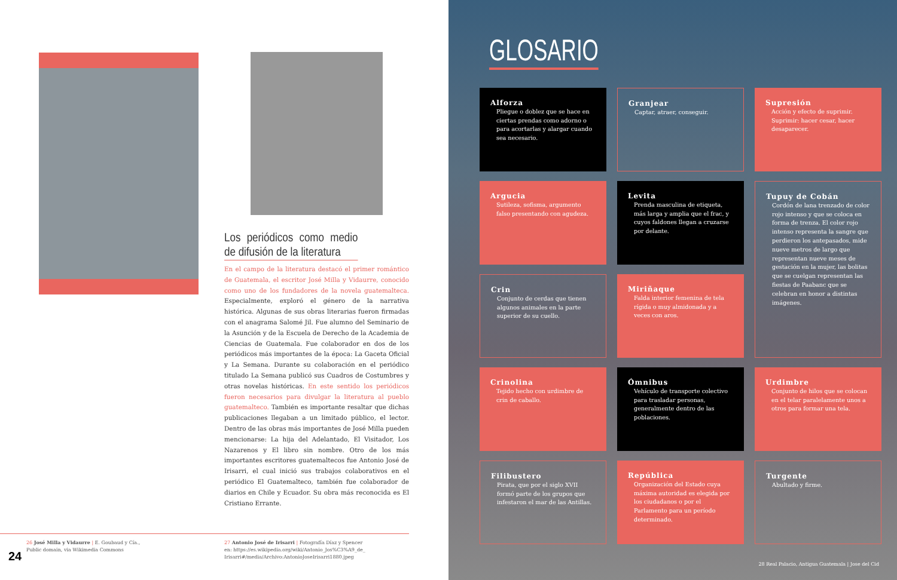Los periódicos como medio de difusión de la literatura
En el campo de la literatura destacó el primer romántico de Guatemala, el escritor José Milla y Vidaurre, conocido como uno de los fundadores de la novela guatemalteca. Especialmente, exploró el género de la narrativa histórica. Algunas de sus obras literarias fueron firmadas con el anagrama Salomé Jil. Fue alumno del Seminario de la Asunción y de la Escuela de Derecho de la Academia de Ciencias de Guatemala. Fue colaborador en dos de los periódicos más importantes de la época: La Gaceta Oficial y La Semana. Durante su colaboración en el periódico titulado La Semana publicó sus Cuadros de Costumbres y otras novelas históricas. En este sentido los periódicos fueron necesarios para divulgar la literatura al pueblo guatemalteco. También es importante resaltar que dichas publicaciones llegaban a un limitado público, el lector. Dentro de las obras más importantes de José Milla pueden mencionarse: La hija del Adelantado, El Visitador, Los Nazarenos y El libro sin nombre. Otro de los más importantes escritores guatemaltecos fue Antonio José de Irisarri, el cual inició sus trabajos colaborativos en el periódico El Guatemalteco, también fue colaborador de diarios en Chile y Ecuador. Su obra más reconocida es El Cristiano Errante.
26 José Milla y Vidaurre | E. Goubaud y Cía.,
Public domain, via Wikimedia Commons
27 Antonio José de Irisarri | Fotografía Díaz y Spencer
en: https://es.wikipedia.org/wiki/Antonio_Jos%C3%A9_de_
Irisarri#/media/Archivo:AntonioJoseIrisarri1880.jpeg
24
GLOSARIO
Alforza
Pliegue o doblez que se hace en ciertas prendas como adorno o para acortarlas y alargar cuando sea necesario.
Granjear
Captar, atraer, conseguir.
Supresión
Acción y efecto de suprimir. Suprimir: hacer cesar, hacer desaparecer.
Argucia
Sutileza, sofisma, argumento falso presentando con agudeza.
Levita
Prenda masculina de etiqueta, más larga y amplia que el frac, y cuyos faldones llegan a cruzarse por delante.
Tupuy de Cobán
Cordón de lana trenzado de color rojo intenso y que se coloca en forma de trenza. El color rojo intenso representa la sangre que perdieron los antepasados, mide nueve metros de largo que representan nueve meses de gestación en la mujer, las bolitas que se cuelgan representan las fiestas de Paabanc que se celebran en honor a distintas imágenes.
Crin
Conjunto de cerdas que tienen algunos animales en la parte superior de su cuello.
Miriñaque
Falda interior femenina de tela rígida o muy almidonada y a veces con aros.
Crinolina
Tejido hecho con urdimbre de crin de caballo.
Ómnibus
Vehículo de transporte colectivo para trasladar personas, generalmente dentro de las poblaciones.
Urdimbre
Conjunto de hilos que se colocan en el telar paralelamente unos a otros para formar una tela.
Filibustero
Pirata, que por el siglo XVII formó parte de los grupos que infestaron el mar de las Antillas.
República
Organización del Estado cuya máxima autoridad es elegida por los ciudadanos o por el Parlamento para un período determinado.
Turgente
Abultado y firme.
28 Real Palacio, Antigua Guatemala | Jose del Cid